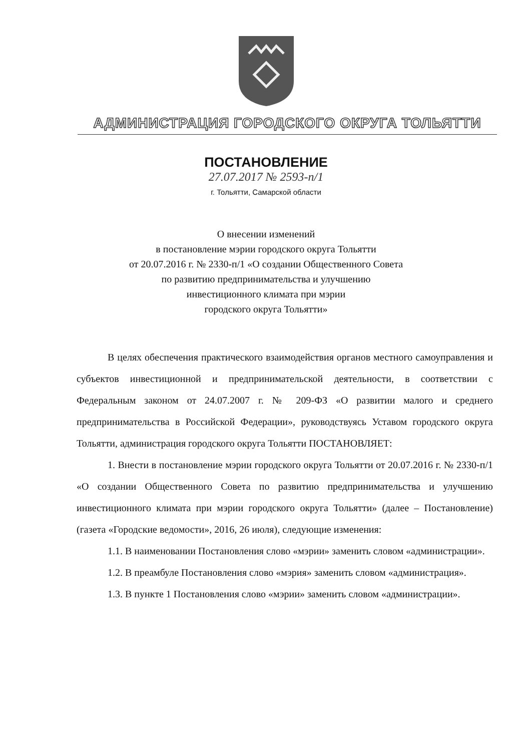АДМИНИСТРАЦИЯ ГОРОДСКОГО ОКРУГА ТОЛЬЯТТИ
ПОСТАНОВЛЕНИЕ
27.07.2017 № 2593-п/1
г. Тольятти, Самарской области
О внесении изменений
в постановление мэрии городского округа Тольятти
от 20.07.2016 г. № 2330-п/1 «О создании Общественного Совета
по развитию предпринимательства и улучшению
инвестиционного климата при мэрии
городского округа Тольятти»
В целях обеспечения практического взаимодействия органов местного самоуправления и субъектов инвестиционной и предпринимательской деятельности, в соответствии с Федеральным законом от 24.07.2007 г. № 209-ФЗ «О развитии малого и среднего предпринимательства в Российской Федерации», руководствуясь Уставом городского округа Тольятти, администрация городского округа Тольятти ПОСТАНОВЛЯЕТ:
1. Внести в постановление мэрии городского округа Тольятти от 20.07.2016 г. № 2330-п/1 «О создании Общественного Совета по развитию предпринимательства и улучшению инвестиционного климата при мэрии городского округа Тольятти» (далее – Постановление) (газета «Городские ведомости», 2016, 26 июля), следующие изменения:
1.1. В наименовании Постановления слово «мэрии» заменить словом «администрации».
1.2. В преамбуле Постановления слово «мэрия» заменить словом «администрация».
1.3. В пункте 1 Постановления слово «мэрии» заменить словом «администрации».